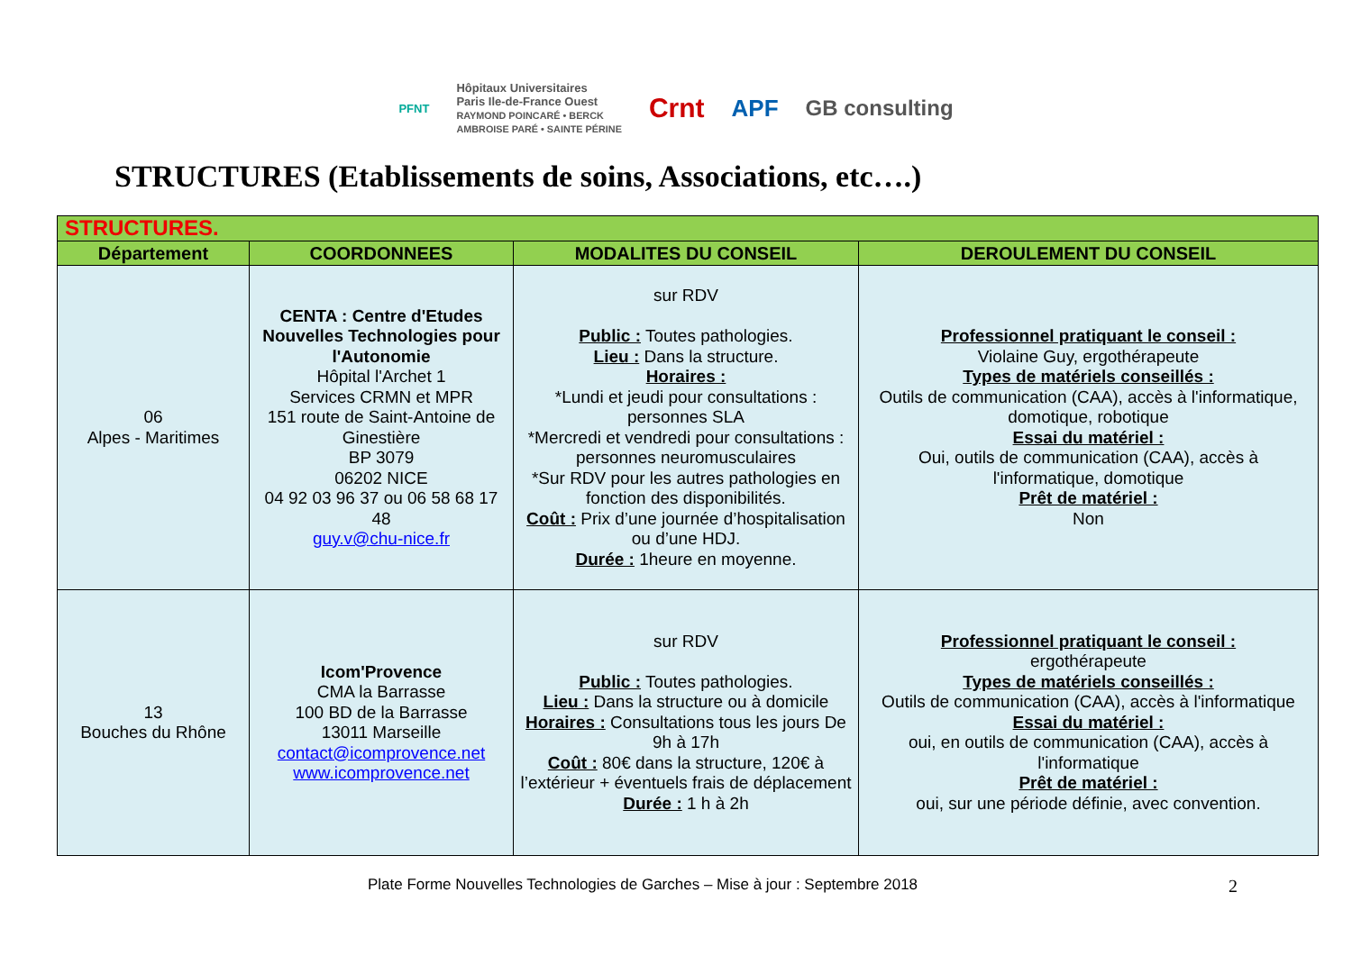PFNT Hôpitaux Universitaires
Paris Ile-de-France Ouest
RAYMOND POINCARÉ • BERCK
AMBROISE PARÉ • SAINTE PÉRINE Crnt APF GB consulting
STRUCTURES (Etablissements de soins, Associations, etc….)
| STRUCTURES. | | | |
| Département | COORDONNEES | MODALITES DU CONSEIL | DEROULEMENT DU CONSEIL |
| 06 Alpes - Maritimes | CENTA : Centre d'Etudes Nouvelles Technologies pour l'Autonomie Hôpital l'Archet 1 Services CRMN et MPR 151 route de Saint-Antoine de Ginestière BP 3079 06202 NICE 04 92 03 96 37 ou 06 58 68 17 48 guy.v@chu-nice.fr | sur RDV Public : Toutes pathologies. Lieu : Dans la structure. Horaires : *Lundi et jeudi pour consultations : personnes SLA *Mercredi et vendredi pour consultations : personnes neuromusculaires *Sur RDV pour les autres pathologies en fonction des disponibilités. Coût : Prix d’une journée d’hospitalisation ou d’une HDJ. Durée : 1heure en moyenne. | Professionnel pratiquant le conseil : Violaine Guy, ergothérapeute Types de matériels conseillés : Outils de communication (CAA), accès à l'informatique, domotique, robotique Essai du matériel : Oui, outils de communication (CAA), accès à l'informatique, domotique Prêt de matériel : Non |
| 13 Bouches du Rhône | Icom'Provence CMA la Barrasse 100 BD de la Barrasse 13011 Marseille contact@icomprovence.net www.icomprovence.net | sur RDV Public : Toutes pathologies. Lieu : Dans la structure ou à domicile Horaires : Consultations tous les jours De 9h à 17h Coût : 80€ dans la structure, 120€ à l’extérieur + éventuels frais de déplacement Durée : 1 h à 2h | Professionnel pratiquant le conseil : ergothérapeute Types de matériels conseillés : Outils de communication (CAA), accès à l'informatique Essai du matériel : oui, en outils de communication (CAA), accès à l'informatique Prêt de matériel : oui, sur une période définie, avec convention. |
Plate Forme Nouvelles Technologies de Garches – Mise à jour : Septembre 2018 2